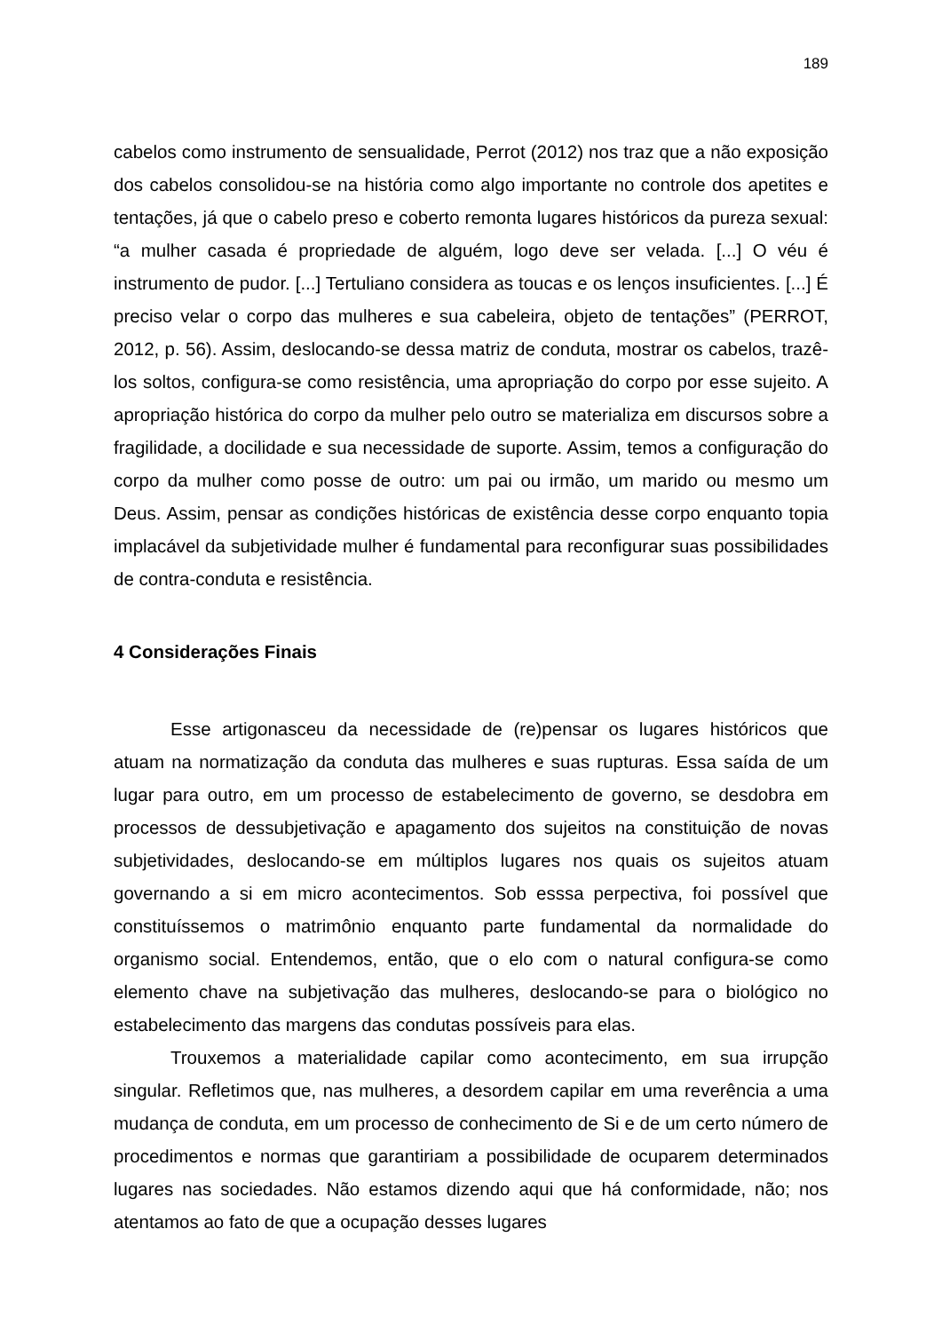189
cabelos como instrumento de sensualidade, Perrot (2012) nos traz que a não exposição dos cabelos consolidou-se na história como algo importante no controle dos apetites e tentações, já que o cabelo preso e coberto remonta lugares históricos da pureza sexual: “a mulher casada é propriedade de alguém, logo deve ser velada. [...] O véu é instrumento de pudor. [...] Tertuliano considera as toucas e os lenços insuficientes. [...] É preciso velar o corpo das mulheres e sua cabeleira, objeto de tentações” (PERROT, 2012, p. 56). Assim, deslocando-se dessa matriz de conduta, mostrar os cabelos, trazê-los soltos, configura-se como resistência, uma apropriação do corpo por esse sujeito. A apropriação histórica do corpo da mulher pelo outro se materializa em discursos sobre a fragilidade, a docilidade e sua necessidade de suporte. Assim, temos a configuração do corpo da mulher como posse de outro: um pai ou irmão, um marido ou mesmo um Deus. Assim, pensar as condições históricas de existência desse corpo enquanto topia implacável da subjetividade mulher é fundamental para reconfigurar suas possibilidades de contra-conduta e resistência.
4 Considerações Finais
Esse artigonasceu da necessidade de (re)pensar os lugares históricos que atuam na normatização da conduta das mulheres e suas rupturas. Essa saída de um lugar para outro, em um processo de estabelecimento de governo, se desdobra em processos de dessubjetivação e apagamento dos sujeitos na constituição de novas subjetividades, deslocando-se em múltiplos lugares nos quais os sujeitos atuam governando a si em micro acontecimentos. Sob esssa perpectiva, foi possível que constituíssemos o matrimônio enquanto parte fundamental da normalidade do organismo social. Entendemos, então, que o elo com o natural configura-se como elemento chave na subjetivação das mulheres, deslocando-se para o biológico no estabelecimento das margens das condutas possíveis para elas.
Trouxemos a materialidade capilar como acontecimento, em sua irrupção singular. Refletimos que, nas mulheres, a desordem capilar em uma reverência a uma mudança de conduta, em um processo de conhecimento de Si e de um certo número de procedimentos e normas que garantiriam a possibilidade de ocuparem determinados lugares nas sociedades. Não estamos dizendo aqui que há conformidade, não; nos atentamos ao fato de que a ocupação desses lugares